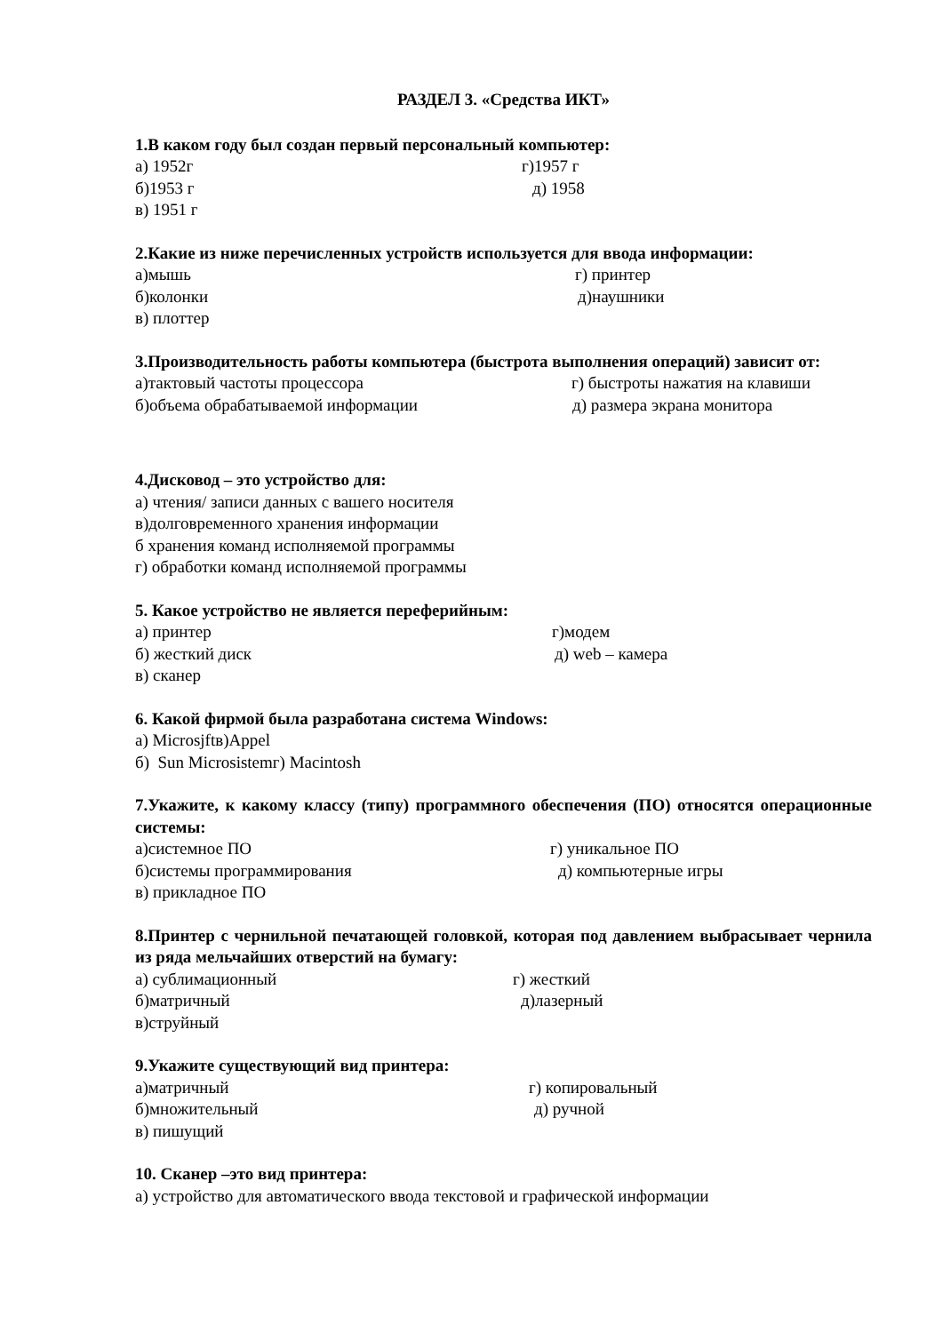РАЗДЕЛ 3. «Средства ИКТ»
1.В каком году был создан первый персональный компьютер:
а) 1952г г)1957 г
б)1953 г д) 1958
в) 1951 г
2.Какие из ниже перечисленных устройств используется для ввода информации:
а)мышь г) принтер
б)колонки д)наушники
в) плоттер
3.Производительность работы компьютера (быстрота выполнения операций) зависит от:
а)тактовый частоты процессора г) быстроты нажатия на клавиши
б)объема обрабатываемой информации д) размера экрана монитора
4.Дисковод – это устройство для:
а) чтения/ записи данных с вашего носителя
в)долговременного хранения информации
б хранения команд исполняемой программы
г) обработки команд исполняемой программы
5. Какое устройство не является переферийным:
а) принтер г)модем
б) жесткий диск д) web – камера
в) сканер
6. Какой фирмой была разработана система Windows:
а) Microsjftв)Appel
б) Sun Microsistemг) Macintosh
7.Укажите, к какому классу (типу) программного обеспечения (ПО) относятся операционные системы:
а)системное ПО г) уникальное ПО
б)системы программирования д) компьютерные игры
в) прикладное ПО
8.Принтер с чернильной печатающей головкой, которая под давлением выбрасывает чернила из ряда мельчайших отверстий на бумагу:
а) сублимационный г) жесткий
б)матричный д)лазерный
в)струйный
9.Укажите существующий вид принтера:
а)матричный г) копировальный
б)множительный д) ручной
в) пишущий
10. Сканер –это вид принтера:
а) устройство для автоматического ввода текстовой и графической информации